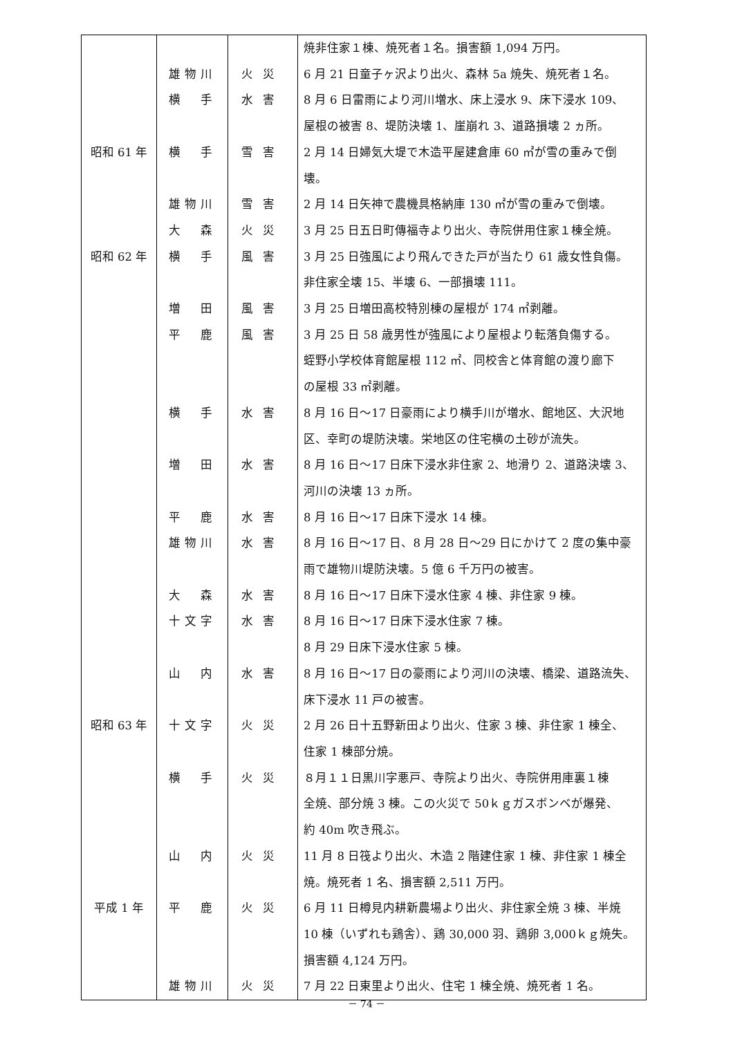| | | | 焼非住家１棟、焼死者１名。損害額 1,094 万円。 |
| | 雄物川 | 火災 | 6 月 21 日童子ヶ沢より出火、森林 5a 焼失、焼死者１名。 |
| | 横 手 | 水害 | 8 月 6 日雷雨により河川増水、床上浸水 9、床下浸水 109、 |
| | | | 屋根の被害 8、堤防決壊 1、崖崩れ 3、道路損壊 2 ヵ所。 |
| 昭和 61 年 | 横 手 | 雪害 | 2 月 14 日婦気大堤で木造平屋建倉庫 60 ㎡が雪の重みで倒 |
| | | | 壊。 |
| | 雄物川 | 雪害 | 2 月 14 日矢神で農機具格納庫 130 ㎡が雪の重みで倒壊。 |
| | 大 森 | 火災 | 3 月 25 日五日町傳福寺より出火、寺院併用住家１棟全焼。 |
| 昭和 62 年 | 横 手 | 風害 | 3 月 25 日強風により飛んできた戸が当たり 61 歳女性負傷。 |
| | | | 非住家全壊 15、半壊 6、一部損壊 111。 |
| | 増 田 | 風害 | 3 月 25 日増田高校特別棟の屋根が 174 ㎡剥離。 |
| | 平 鹿 | 風害 | 3 月 25 日 58 歳男性が強風により屋根より転落負傷する。 |
| | | | 蛭野小学校体育館屋根 112 ㎡、同校舎と体育館の渡り廊下 |
| | | | の屋根 33 ㎡剥離。 |
| | 横 手 | 水害 | 8 月 16 日～17 日豪雨により横手川が増水、館地区、大沢地 |
| | | | 区、幸町の堤防決壊。栄地区の住宅横の土砂が流失。 |
| | 増 田 | 水害 | 8 月 16 日～17 日床下浸水非住家 2、地滑り 2、道路決壊 3、 |
| | | | 河川の決壊 13 ヵ所。 |
| | 平 鹿 | 水害 | 8 月 16 日～17 日床下浸水 14 棟。 |
| | 雄物川 | 水害 | 8 月 16 日～17 日、8 月 28 日～29 日にかけて 2 度の集中豪 |
| | | | 雨で雄物川堤防決壊。5 億 6 千万円の被害。 |
| | 大 森 | 水害 | 8 月 16 日～17 日床下浸水住家 4 棟、非住家 9 棟。 |
| | 十文字 | 水害 | 8 月 16 日～17 日床下浸水住家 7 棟。 |
| | | | 8 月 29 日床下浸水住家 5 棟。 |
| | 山 内 | 水害 | 8 月 16 日～17 日の豪雨により河川の決壊、橋梁、道路流失、 |
| | | | 床下浸水 11 戸の被害。 |
| 昭和 63 年 | 十文字 | 火災 | 2 月 26 日十五野新田より出火、住家 3 棟、非住家 1 棟全、 |
| | | | 住家 1 棟部分焼。 |
| | 横 手 | 火災 | ８月１１日黒川字悪戸、寺院より出火、寺院併用庫裏１棟 |
| | | | 全焼、部分焼 3 棟。この火災で 50ｋｇガスボンベが爆発、 |
| | | | 約 40m 吹き飛ぶ。 |
| | 山 内 | 火災 | 11 月 8 日筏より出火、木造 2 階建住家 1 棟、非住家 1 棟全 |
| | | | 焼。焼死者 1 名、損害額 2,511 万円。 |
| 平成 1 年 | 平 鹿 | 火災 | 6 月 11 日樽見内耕新農場より出火、非住家全焼 3 棟、半焼 |
| | | | 10 棟（いずれも鶏舎）、鶏 30,000 羽、鶏卵 3,000ｋｇ焼失。 |
| | | | 損害額 4,124 万円。 |
| | 雄物川 | 火災 | 7 月 22 日東里より出火、住宅 1 棟全焼、焼死者 1 名。 |
－ 74 －